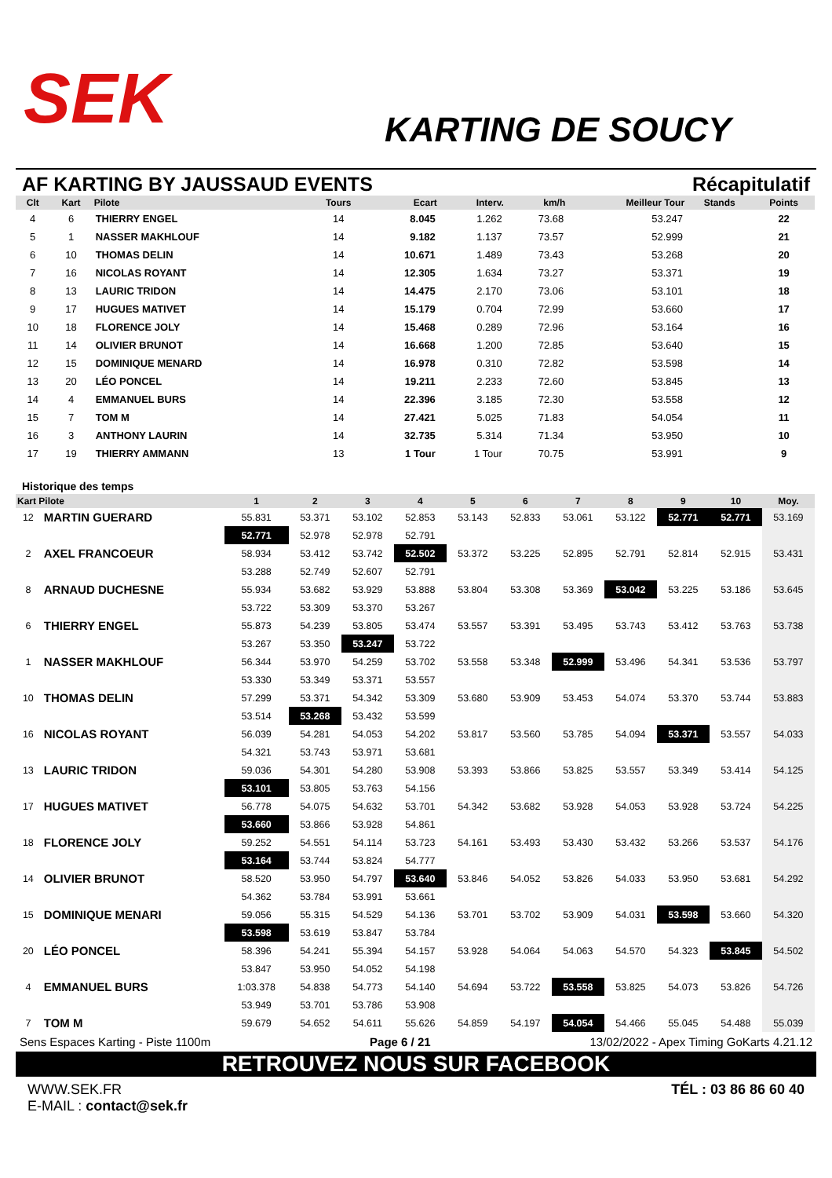SEK
KARTING DE SOUCY
AF KARTING BY JAUSSAUD EVENTS Récapitulatif
| Clt | Kart | Pilote | Tours | Ecart | Interv. | km/h | Meilleur Tour | Stands | Points |
| --- | --- | --- | --- | --- | --- | --- | --- | --- | --- |
| 4 | 6 | THIERRY ENGEL | 14 | 8.045 | 1.262 | 73.68 | 53.247 | | 22 |
| 5 | 1 | NASSER MAKHLOUF | 14 | 9.182 | 1.137 | 73.57 | 52.999 | | 21 |
| 6 | 10 | THOMAS DELIN | 14 | 10.671 | 1.489 | 73.43 | 53.268 | | 20 |
| 7 | 16 | NICOLAS ROYANT | 14 | 12.305 | 1.634 | 73.27 | 53.371 | | 19 |
| 8 | 13 | LAURIC TRIDON | 14 | 14.475 | 2.170 | 73.06 | 53.101 | | 18 |
| 9 | 17 | HUGUES MATIVET | 14 | 15.179 | 0.704 | 72.99 | 53.660 | | 17 |
| 10 | 18 | FLORENCE JOLY | 14 | 15.468 | 0.289 | 72.96 | 53.164 | | 16 |
| 11 | 14 | OLIVIER BRUNOT | 14 | 16.668 | 1.200 | 72.85 | 53.640 | | 15 |
| 12 | 15 | DOMINIQUE MENARD | 14 | 16.978 | 0.310 | 72.82 | 53.598 | | 14 |
| 13 | 20 | LÉO PONCEL | 14 | 19.211 | 2.233 | 72.60 | 53.845 | | 13 |
| 14 | 4 | EMMANUEL BURS | 14 | 22.396 | 3.185 | 72.30 | 53.558 | | 12 |
| 15 | 7 | TOM M | 14 | 27.421 | 5.025 | 71.83 | 54.054 | | 11 |
| 16 | 3 | ANTHONY LAURIN | 14 | 32.735 | 5.314 | 71.34 | 53.950 | | 10 |
| 17 | 19 | THIERRY AMMANN | 13 | 1 Tour | 1 Tour | 70.75 | 53.991 | | 9 |
Historique des temps
| Kart Pilote | | 1 | 2 | 3 | 4 | 5 | 6 | 7 | 8 | 9 | 10 | Moy. |
| --- | --- | --- | --- | --- | --- | --- | --- | --- | --- | --- | --- | --- |
| 12 | MARTIN GUERARD | 55.831 | 53.371 | 53.102 | 52.853 | 53.143 | 52.833 | 53.061 | 53.122 | 52.771 | 52.771 | 53.169 |
| | | 52.771 | 52.978 | 52.978 | 52.791 | | | | | | | |
| 2 | AXEL FRANCOEUR | 58.934 | 53.412 | 53.742 | 52.502 | 53.372 | 53.225 | 52.895 | 52.791 | 52.814 | 52.915 | 53.431 |
| | | 53.288 | 52.749 | 52.607 | 52.791 | | | | | | | |
| 8 | ARNAUD DUCHESNE | 55.934 | 53.682 | 53.929 | 53.888 | 53.804 | 53.308 | 53.369 | 53.042 | 53.225 | 53.186 | 53.645 |
| | | 53.722 | 53.309 | 53.370 | 53.267 | | | | | | | |
| 6 | THIERRY ENGEL | 55.873 | 54.239 | 53.805 | 53.474 | 53.557 | 53.391 | 53.495 | 53.743 | 53.412 | 53.763 | 53.738 |
| | | 53.267 | 53.350 | 53.247 | 53.722 | | | | | | | |
| 1 | NASSER MAKHLOUF | 56.344 | 53.970 | 54.259 | 53.702 | 53.558 | 53.348 | 52.999 | 53.496 | 54.341 | 53.536 | 53.797 |
| | | 53.330 | 53.349 | 53.371 | 53.557 | | | | | | | |
| 10 | THOMAS DELIN | 57.299 | 53.371 | 54.342 | 53.309 | 53.680 | 53.909 | 53.453 | 54.074 | 53.370 | 53.744 | 53.883 |
| | | 53.514 | 53.268 | 53.432 | 53.599 | | | | | | | |
| 16 | NICOLAS ROYANT | 56.039 | 54.281 | 54.053 | 54.202 | 53.817 | 53.560 | 53.785 | 54.094 | 53.371 | 53.557 | 54.033 |
| | | 54.321 | 53.743 | 53.971 | 53.681 | | | | | | | |
| 13 | LAURIC TRIDON | 59.036 | 54.301 | 54.280 | 53.908 | 53.393 | 53.866 | 53.825 | 53.557 | 53.349 | 53.414 | 54.125 |
| | | 53.101 | 53.805 | 53.763 | 54.156 | | | | | | | |
| 17 | HUGUES MATIVET | 56.778 | 54.075 | 54.632 | 53.701 | 54.342 | 53.682 | 53.928 | 54.053 | 53.928 | 53.724 | 54.225 |
| | | 53.660 | 53.866 | 53.928 | 54.861 | | | | | | | |
| 18 | FLORENCE JOLY | 59.252 | 54.551 | 54.114 | 53.723 | 54.161 | 53.493 | 53.430 | 53.432 | 53.266 | 53.537 | 54.176 |
| | | 53.164 | 53.744 | 53.824 | 54.777 | | | | | | | |
| 14 | OLIVIER BRUNOT | 58.520 | 53.950 | 54.797 | 53.640 | 53.846 | 54.052 | 53.826 | 54.033 | 53.950 | 53.681 | 54.292 |
| | | 54.362 | 53.784 | 53.991 | 53.661 | | | | | | | |
| 15 | DOMINIQUE MENARI | 59.056 | 55.315 | 54.529 | 54.136 | 53.701 | 53.702 | 53.909 | 54.031 | 53.598 | 53.660 | 54.320 |
| | | 53.598 | 53.619 | 53.847 | 53.784 | | | | | | | |
| 20 | LÉO PONCEL | 58.396 | 54.241 | 55.394 | 54.157 | 53.928 | 54.064 | 54.063 | 54.570 | 54.323 | 53.845 | 54.502 |
| | | 53.847 | 53.950 | 54.052 | 54.198 | | | | | | | |
| 4 | EMMANUEL BURS | 1:03.378 | 54.838 | 54.773 | 54.140 | 54.694 | 53.722 | 53.558 | 53.825 | 54.073 | 53.826 | 54.726 |
| | | 53.949 | 53.701 | 53.786 | 53.908 | | | | | | | |
| 7 | TOM M | 59.679 | 54.652 | 54.611 | 55.626 | 54.859 | 54.197 | 54.054 | 54.466 | 55.045 | 54.488 | 55.039 |
Sens Espaces Karting - Piste 1100m Page 6 / 21 13/02/2022 - Apex Timing GoKarts 4.21.12
RETROUVEZ NOUS SUR FACEBOOK
WWW.SEK.FR
E-MAIL : contact@sek.fr
TÉL : 03 86 86 60 40